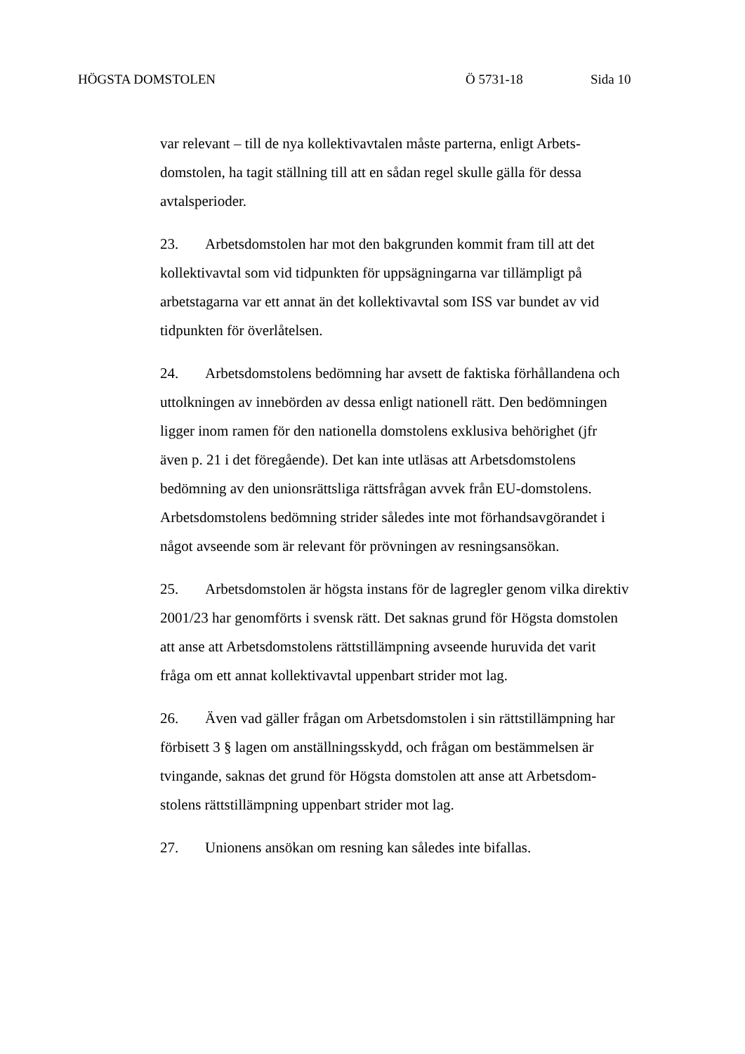HÖGSTA DOMSTOLEN Ö 5731-18 Sida 10
var relevant – till de nya kollektivavtalen måste parterna, enligt Arbets-
domstolen, ha tagit ställning till att en sådan regel skulle gälla för dessa
avtalsperioder.
23. Arbetsdomstolen har mot den bakgrunden kommit fram till att det
kollektivavtal som vid tidpunkten för uppsägningarna var tillämpligt på
arbetstagarna var ett annat än det kollektivavtal som ISS var bundet av vid
tidpunkten för överlåtelsen.
24. Arbetsdomstolens bedömning har avsett de faktiska förhållandena och
uttolkningen av innebörden av dessa enligt nationell rätt. Den bedömningen
ligger inom ramen för den nationella domstolens exklusiva behörighet (jfr
även p. 21 i det föregående). Det kan inte utläsas att Arbetsdomstolens
bedömning av den unionsrättsliga rättsfrågan avvek från EU-domstolens.
Arbetsdomstolens bedömning strider således inte mot förhandsavgörandet i
något avseende som är relevant för prövningen av resningsansökan.
25. Arbetsdomstolen är högsta instans för de lagregler genom vilka direktiv
2001/23 har genomförts i svensk rätt. Det saknas grund för Högsta domstolen
att anse att Arbetsdomstolens rättstillämpning avseende huruvida det varit
fråga om ett annat kollektivavtal uppenbart strider mot lag.
26. Även vad gäller frågan om Arbetsdomstolen i sin rättstillämpning har
förbisett 3 § lagen om anställningsskydd, och frågan om bestämmelsen är
tvingande, saknas det grund för Högsta domstolen att anse att Arbetsdom-
stolens rättstillämpning uppenbart strider mot lag.
27. Unionens ansökan om resning kan således inte bifallas.